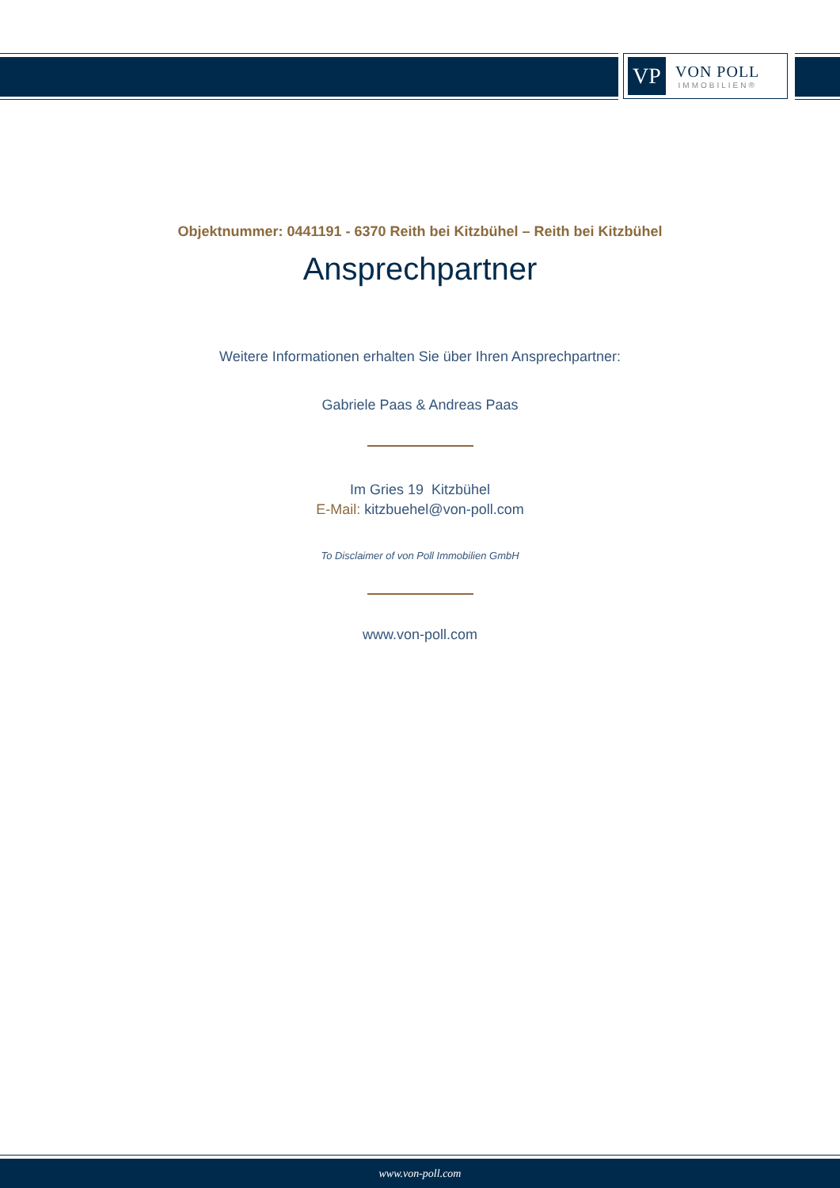VP
VON POLL
IMMOBILIEN®
Objektnummer: 0441191 - 6370 Reith bei Kitzbühel – Reith bei Kitzbühel
Ansprechpartner
Weitere Informationen erhalten Sie über Ihren Ansprechpartner:
Gabriele Paas & Andreas Paas
Im Gries 19 Kitzbühel
E-Mail: kitzbuehel@von-poll.com
To Disclaimer of von Poll Immobilien GmbH
www.von-poll.com
www.von-poll.com